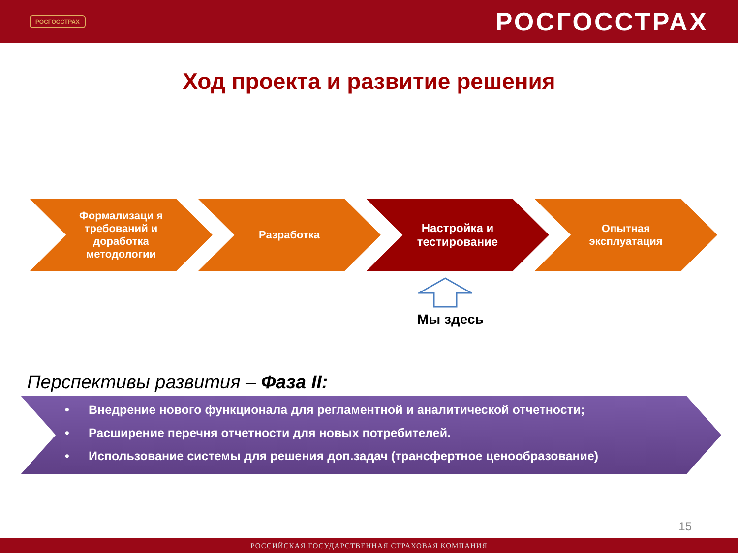РОСГОССТРАХ
РОСГОССТРАХ
Ход проекта и развитие решения
Формализаци я требований и доработка методологии
Разработка Настройка и тестирование Опытная эксплуатация
Мы здесь
Перспективы развития – Фаза II:
• Внедрение нового функционала для регламентной и аналитической отчетности;
• Расширение перечня отчетности для новых потребителей.
• Использование системы для решения доп.задач (трансфертное ценообразование)
15
РОССИЙСКАЯ ГОСУДАРСТВЕННАЯ СТРАХОВАЯ КОМПАНИЯ